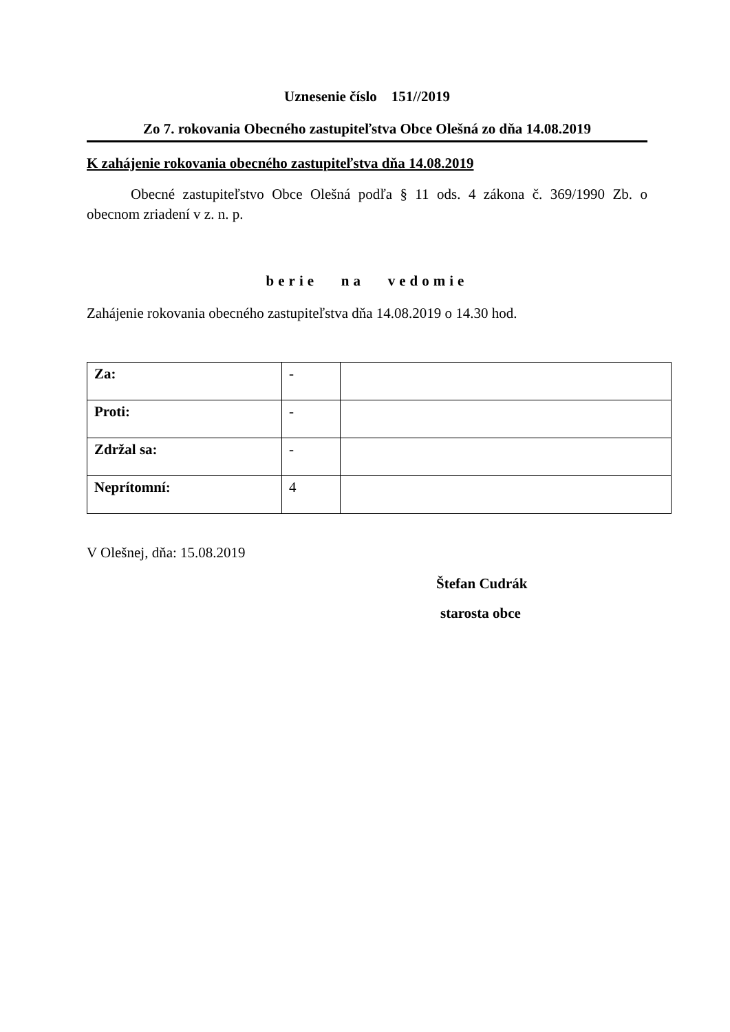Uznesenie číslo 151//2019
Zo 7. rokovania Obecného zastupiteľstva Obce Olešná zo dňa 14.08.2019
K zahájenie rokovania obecného zastupiteľstva dňa 14.08.2019
Obecné zastupiteľstvo Obce Olešná podľa § 11 ods. 4 zákona č. 369/1990 Zb. o obecnom zriadení v z. n. p.
berie na vedomie
Zahájenie rokovania obecného zastupiteľstva dňa 14.08.2019 o 14.30 hod.
| Za: | - | |
| Proti: | - | |
| Zdržal sa: | - | |
| Neprítomní: | 4 | |
V Olešnej, dňa: 15.08.2019
Štefan Cudrák
starosta obce